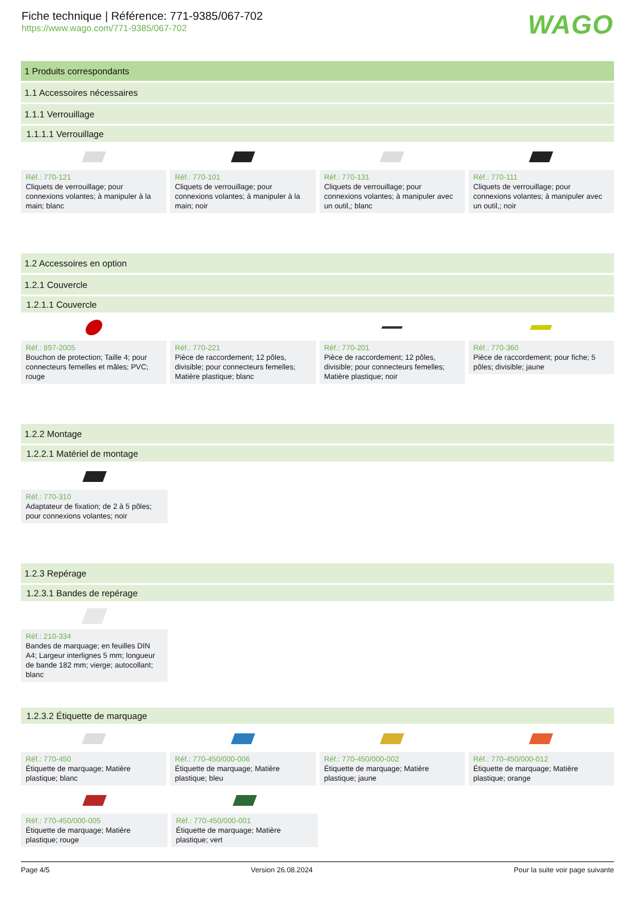Fiche technique | Référence: 771-9385/067-702
https://www.wago.com/771-9385/067-702
WAGO
1 Produits correspondants
1.1 Accessoires nécessaires
1.1.1 Verrouillage
1.1.1.1 Verrouillage
Réf.: 770-121
Cliquets de verrouillage; pour connexions volantes; à manipuler à la main; blanc
Réf.: 770-101
Cliquets de verrouillage; pour connexions volantes; à manipuler à la main; noir
Réf.: 770-131
Cliquets de verrouillage; pour connexions volantes; à manipuler avec un outil,; blanc
Réf.: 770-111
Cliquets de verrouillage; pour connexions volantes; à manipuler avec un outil,; noir
1.2 Accessoires en option
1.2.1 Couvercle
1.2.1.1 Couvercle
Réf.: 897-2005
Bouchon de protection; Taille 4; pour connecteurs femelles et mâles; PVC; rouge
Réf.: 770-221
Pièce de raccordement; 12 pôles, divisible; pour connecteurs femelles; Matière plastique; blanc
Réf.: 770-201
Pièce de raccordement; 12 pôles, divisible; pour connecteurs femelles; Matière plastique; noir
Réf.: 770-360
Pièce de raccordement; pour fiche; 5 pôles; divisible; jaune
1.2.2 Montage
1.2.2.1 Matériel de montage
Réf.: 770-310
Adaptateur de fixation; de 2 à 5 pôles; pour connexions volantes; noir
1.2.3 Repérage
1.2.3.1 Bandes de repérage
Réf.: 210-334
Bandes de marquage; en feuilles DIN A4; Largeur interlignes 5 mm; longueur de bande 182 mm; vierge; autocollant; blanc
1.2.3.2 Étiquette de marquage
Réf.: 770-450
Étiquette de marquage; Matière plastique; blanc
Réf.: 770-450/000-006
Étiquette de marquage; Matière plastique; bleu
Réf.: 770-450/000-002
Étiquette de marquage; Matière plastique; jaune
Réf.: 770-450/000-012
Étiquette de marquage; Matière plastique; orange
Réf.: 770-450/000-005
Étiquette de marquage; Matière plastique; rouge
Réf.: 770-450/000-001
Étiquette de marquage; Matière plastique; vert
Page 4/5 Version 26.08.2024 Pour la suite voir page suivante